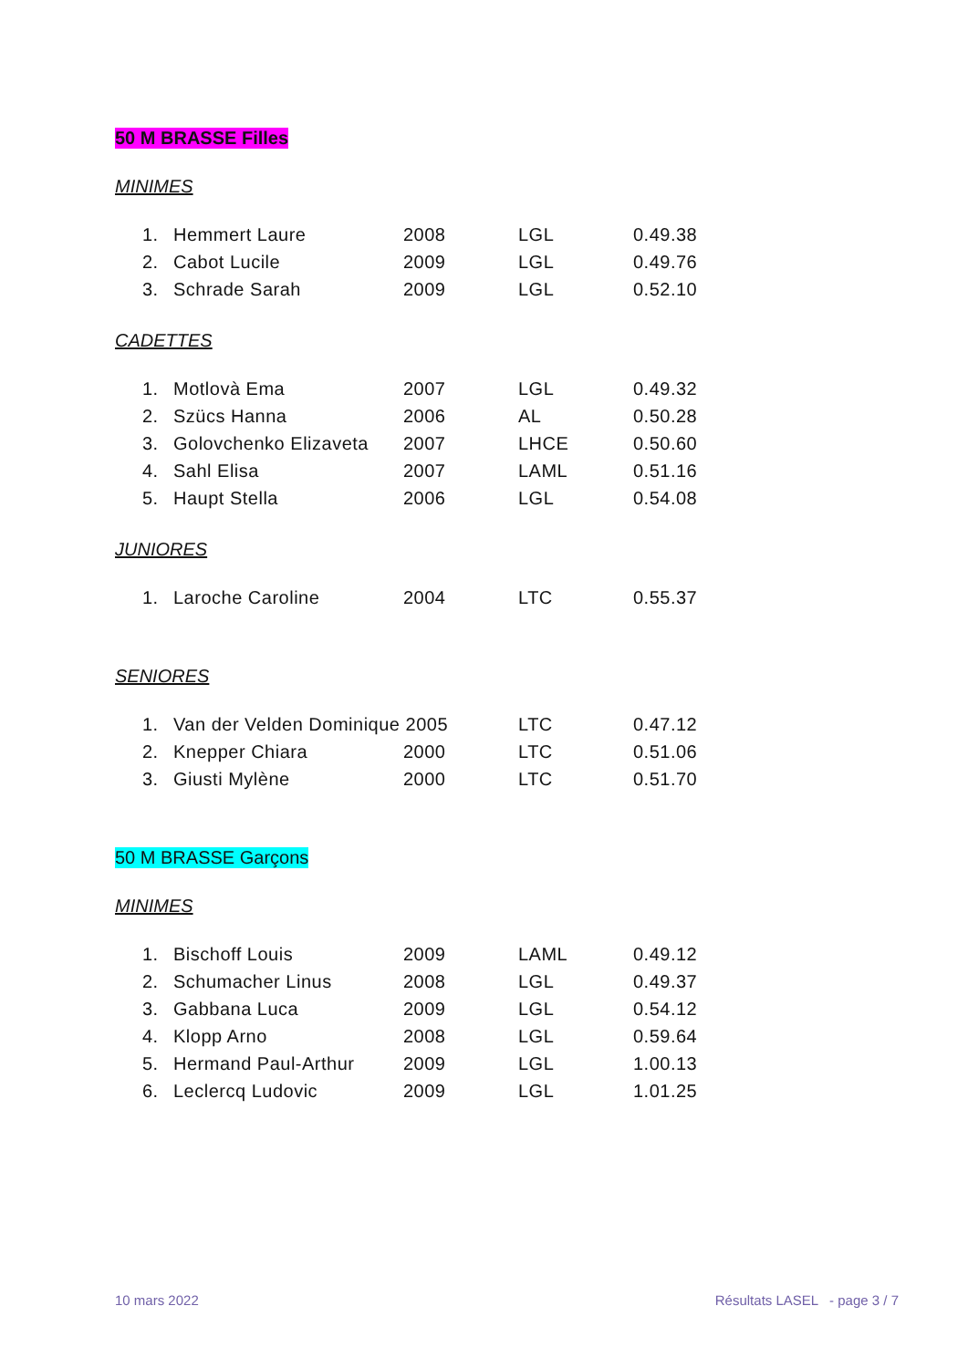50 M BRASSE Filles
MINIMES
| 1. | Hemmert Laure | 2008 | LGL | 0.49.38 |
| 2. | Cabot Lucile | 2009 | LGL | 0.49.76 |
| 3. | Schrade Sarah | 2009 | LGL | 0.52.10 |
CADETTES
| 1. | Motlovà Ema | 2007 | LGL | 0.49.32 |
| 2. | Szücs Hanna | 2006 | AL | 0.50.28 |
| 3. | Golovchenko Elizaveta | 2007 | LHCE | 0.50.60 |
| 4. | Sahl Elisa | 2007 | LAML | 0.51.16 |
| 5. | Haupt Stella | 2006 | LGL | 0.54.08 |
JUNIORES
| 1. | Laroche Caroline | 2004 | LTC | 0.55.37 |
SENIORES
| 1. | Van der Velden Dominique 2005 | | LTC | 0.47.12 |
| 2. | Knepper Chiara | 2000 | LTC | 0.51.06 |
| 3. | Giusti Mylène | 2000 | LTC | 0.51.70 |
50 M BRASSE Garçons
MINIMES
| 1. | Bischoff Louis | 2009 | LAML | 0.49.12 |
| 2. | Schumacher Linus | 2008 | LGL | 0.49.37 |
| 3. | Gabbana Luca | 2009 | LGL | 0.54.12 |
| 4. | Klopp Arno | 2008 | LGL | 0.59.64 |
| 5. | Hermand Paul-Arthur | 2009 | LGL | 1.00.13 |
| 6. | Leclercq Ludovic | 2009 | LGL | 1.01.25 |
10 mars 2022 Résultats LASEL - page 3 / 7